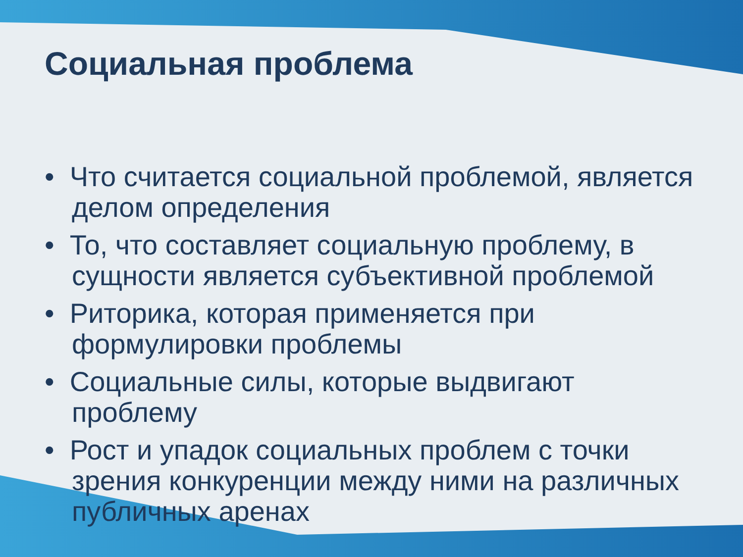Социальная проблема
• Что считается социальной проблемой, является делом определения
• То, что составляет социальную проблему, в сущности является субъективной проблемой
• Риторика, которая применяется при формулировки проблемы
• Социальные силы, которые выдвигают проблему
• Рост и упадок социальных проблем с точки зрения конкуренции между ними на различных публичных аренах